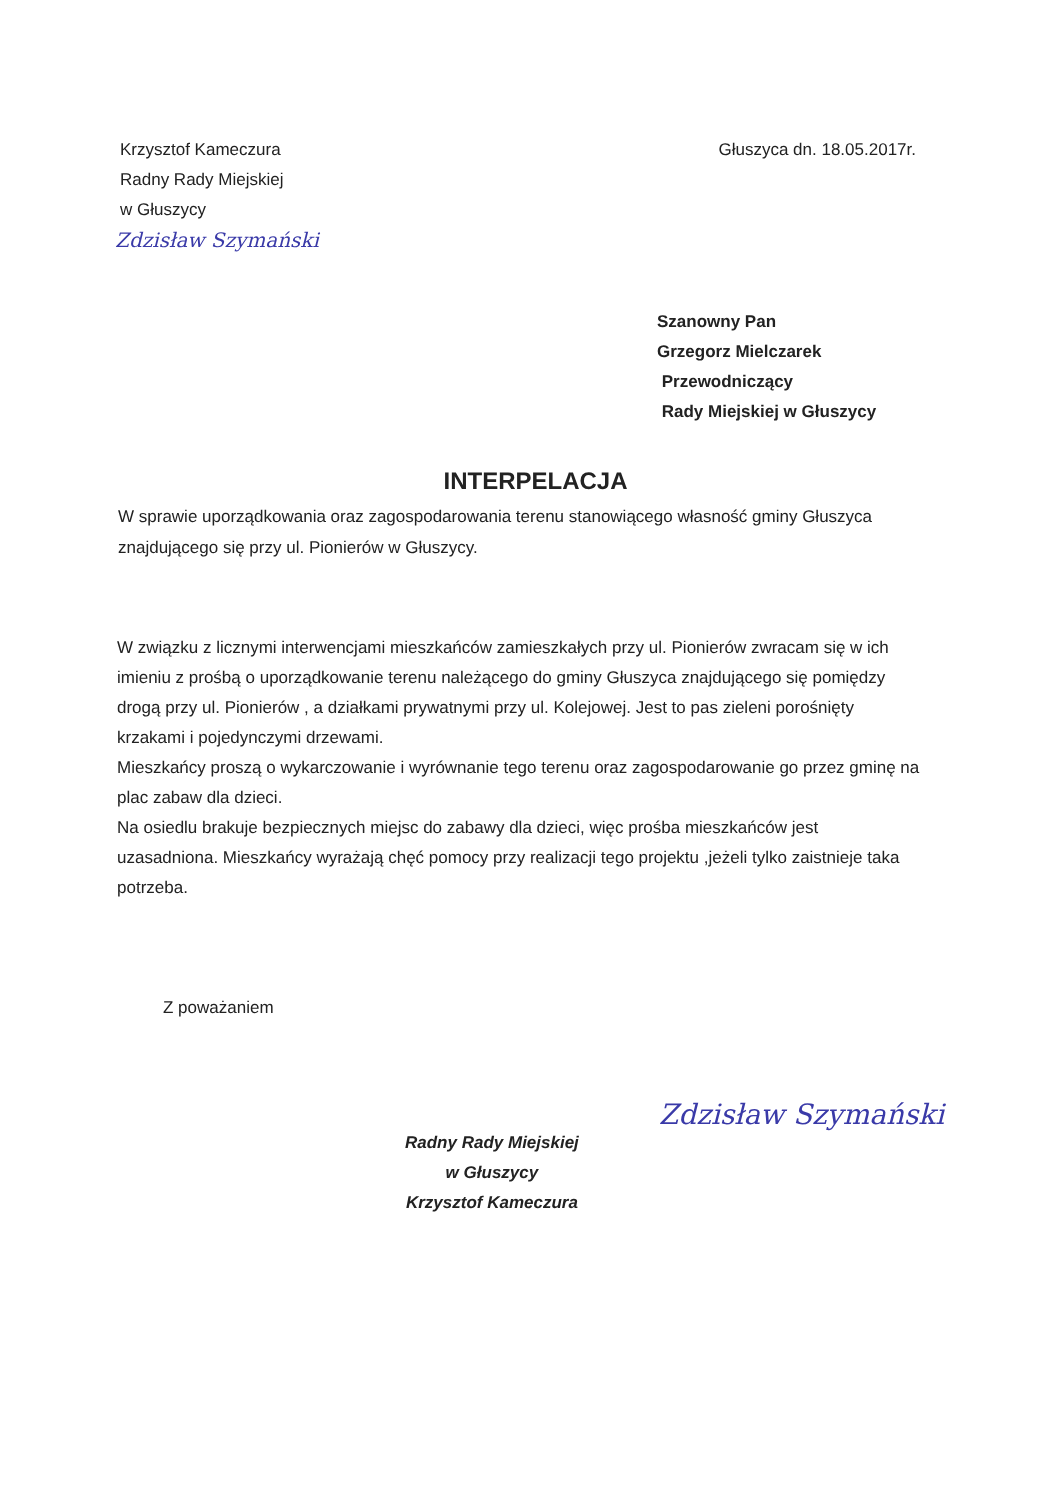Krzysztof Kameczura
Radny Rady Miejskiej
w Głuszycy
Zdzisław Szymański
Głuszyca dn. 18.05.2017r.
Szanowny Pan
Grzegorz Mielczarek
Przewodniczący
Rady Miejskiej w Głuszycy
INTERPELACJA
W sprawie uporządkowania oraz zagospodarowania terenu stanowiącego własność gminy Głuszyca znajdującego się przy ul. Pionierów w Głuszycy.
W związku z licznymi interwencjami mieszkańców zamieszkałych przy ul. Pionierów zwracam się w ich imieniu z prośbą o uporządkowanie terenu należącego do gminy Głuszyca znajdującego się pomiędzy drogą przy ul. Pionierów , a działkami prywatnymi przy ul. Kolejowej. Jest to pas zieleni porośnięty krzakami i pojedynczymi drzewami.
Mieszkańcy proszą o wykarczowanie i wyrównanie tego terenu oraz zagospodarowanie go przez gminę na plac zabaw dla dzieci.
Na osiedlu brakuje bezpiecznych miejsc do zabawy dla dzieci, więc prośba mieszkańców jest uzasadniona. Mieszkańcy wyrażają chęć pomocy przy realizacji tego projektu ,jeżeli tylko zaistnieje taka potrzeba.
Z poważaniem
Radny Rady Miejskiej
w Głuszycy
Krzysztof Kameczura
Zdzisław Szymański